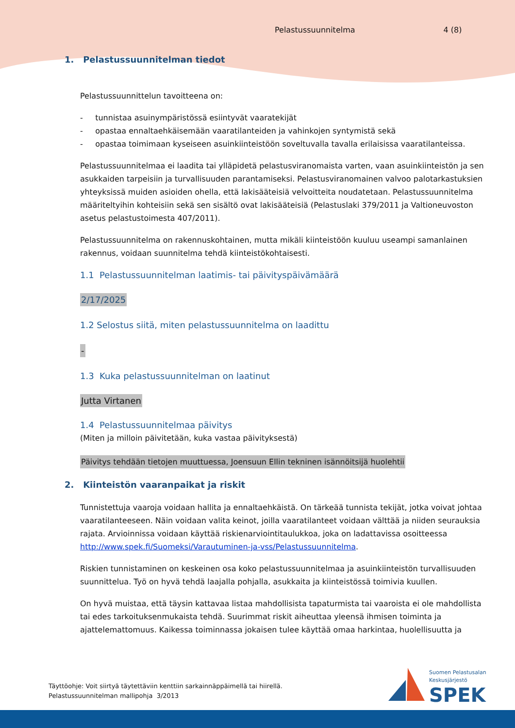Pelastussuunnitelma 4 (8)
1. Pelastussuunnitelman tiedot
Pelastussuunnittelun tavoitteena on:
- tunnistaa asuinympäristössä esiintyvät vaaratekijät
- opastaa ennaltaehkäisemään vaaratilanteiden ja vahinkojen syntymistä sekä
- opastaa toimimaan kyseiseen asuinkiinteistöön soveltuvalla tavalla erilaisissa vaaratilanteissa.
Pelastussuunnitelmaa ei laadita tai ylläpidetä pelastusviranomaista varten, vaan asuinkiinteistön ja sen asukkaiden tarpeisiin ja turvallisuuden parantamiseksi. Pelastusviranomainen valvoo palotarkastuksien yhteyksissä muiden asioiden ohella, että lakisääteisiä velvoitteita noudatetaan. Pelastussuunnitelma määriteltyihin kohteisiin sekä sen sisältö ovat lakisääteisiä (Pelastuslaki 379/2011 ja Valtioneuvoston asetus pelastustoimesta 407/2011).
Pelastussuunnitelma on rakennuskohtainen, mutta mikäli kiinteistöön kuuluu useampi samanlainen rakennus, voidaan suunnitelma tehdä kiinteistökohtaisesti.
1.1 Pelastussuunnitelman laatimis- tai päivityspäivämäärä
2/17/2025
1.2 Selostus siitä, miten pelastussuunnitelma on laadittu
-
1.3 Kuka pelastussuunnitelman on laatinut
Jutta Virtanen
1.4 Pelastussuunnitelmaa päivitys
(Miten ja milloin päivitetään, kuka vastaa päivityksestä)
Päivitys tehdään tietojen muuttuessa, Joensuun Ellin tekninen isännöitsijä huolehtii
2. Kiinteistön vaaranpaikat ja riskit
Tunnistettuja vaaroja voidaan hallita ja ennaltaehkäistä. On tärkeää tunnista tekijät, jotka voivat johtaa vaaratilanteeseen. Näin voidaan valita keinot, joilla vaaratilanteet voidaan välttää ja niiden seurauksia rajata. Arvioinnissa voidaan käyttää riskienarviointitaulukkoa, joka on ladattavissa osoitteessa http://www.spek.fi/Suomeksi/Varautuminen-ja-vss/Pelastussuunnitelma.
Riskien tunnistaminen on keskeinen osa koko pelastussuunnitelmaa ja asuinkiinteistön turvallisuuden suunnittelua. Työ on hyvä tehdä laajalla pohjalla, asukkaita ja kiinteistössä toimivia kuullen.
On hyvä muistaa, että täysin kattavaa listaa mahdollisista tapaturmista tai vaaroista ei ole mahdollista tai edes tarkoituksenmukaista tehdä. Suurimmat riskit aiheuttaa yleensä ihmisen toiminta ja ajattelemattomuus. Kaikessa toiminnassa jokaisen tulee käyttää omaa harkintaa, huolellisuutta ja
Täyttöohje: Voit siirtyä täytettäviin kenttiin sarkainnäppäimellä tai hiirellä.
Pelastussuunnitelman mallipohja 3/2013
Suomen Pelastusalan
Keskusjärjestö
SPEK